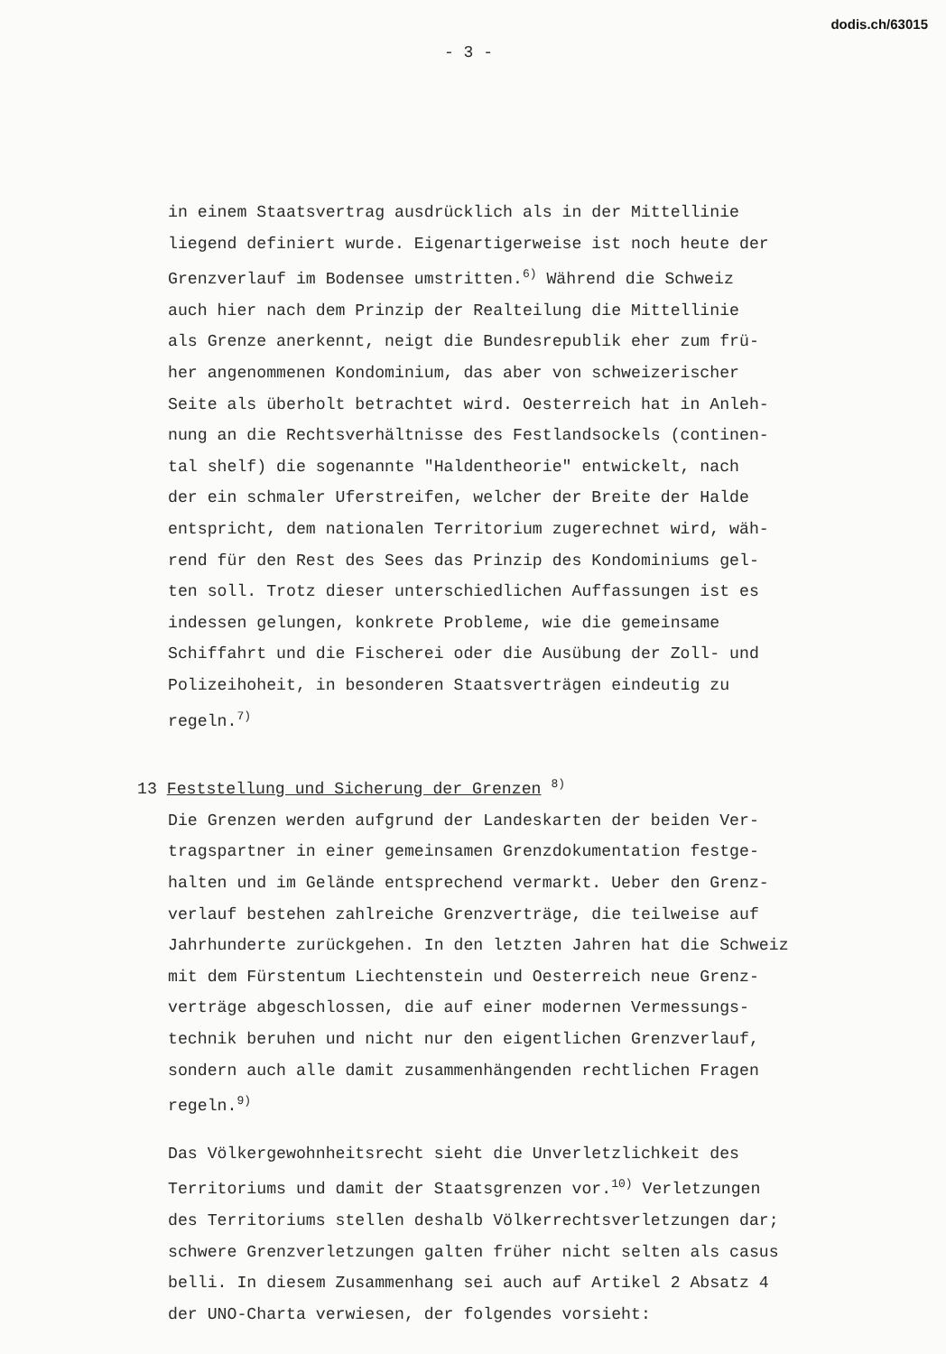dodis.ch/63015
- 3 -
in einem Staatsvertrag ausdrücklich als in der Mittellinie
liegend definiert wurde. Eigenartigerweise ist noch heute der
Grenzverlauf im Bodensee umstritten.<sup>6)</sup> Während die Schweiz
auch hier nach dem Prinzip der Realteilung die Mittellinie
als Grenze anerkennt, neigt die Bundesrepublik eher zum frü-
her angenommenen Kondominium, das aber von schweizerischer
Seite als überholt betrachtet wird. Oesterreich hat in Anleh-
nung an die Rechtsverhältnisse des Festlandsockels (continen-
tal shelf) die sogenannte "Haldentheorie" entwickelt, nach
der ein schmaler Uferstreifen, welcher der Breite der Halde
entspricht, dem nationalen Territorium zugerechnet wird, wäh-
rend für den Rest des Sees das Prinzip des Kondominiums gel-
ten soll. Trotz dieser unterschiedlichen Auffassungen ist es
indessen gelungen, konkrete Probleme, wie die gemeinsame
Schiffahrt und die Fischerei oder die Ausübung der Zoll- und
Polizeihoheit, in besonderen Staatsverträgen eindeutig zu
regeln.<sup>7)</sup>
13 Feststellung und Sicherung der Grenzen <sup>8)</sup>
Die Grenzen werden aufgrund der Landeskarten der beiden Ver-
tragspartner in einer gemeinsamen Grenzdokumentation festge-
halten und im Gelände entsprechend vermarkt. Ueber den Grenz-
verlauf bestehen zahlreiche Grenzverträge, die teilweise auf
Jahrhunderte zurückgehen. In den letzten Jahren hat die Schweiz
mit dem Fürstentum Liechtenstein und Oesterreich neue Grenz-
verträge abgeschlossen, die auf einer modernen Vermessungs-
technik beruhen und nicht nur den eigentlichen Grenzverlauf,
sondern auch alle damit zusammenhängenden rechtlichen Fragen
regeln.<sup>9)</sup>
Das Völkergewohnheitsrecht sieht die Unverletzlichkeit des
Territoriums und damit der Staatsgrenzen vor.<sup>10)</sup> Verletzungen
des Territoriums stellen deshalb Völkerrechtsverletzungen dar;
schwere Grenzverletzungen galten früher nicht selten als casus
belli. In diesem Zusammenhang sei auch auf Artikel 2 Absatz 4
der UNO-Charta verwiesen, der folgendes vorsieht: